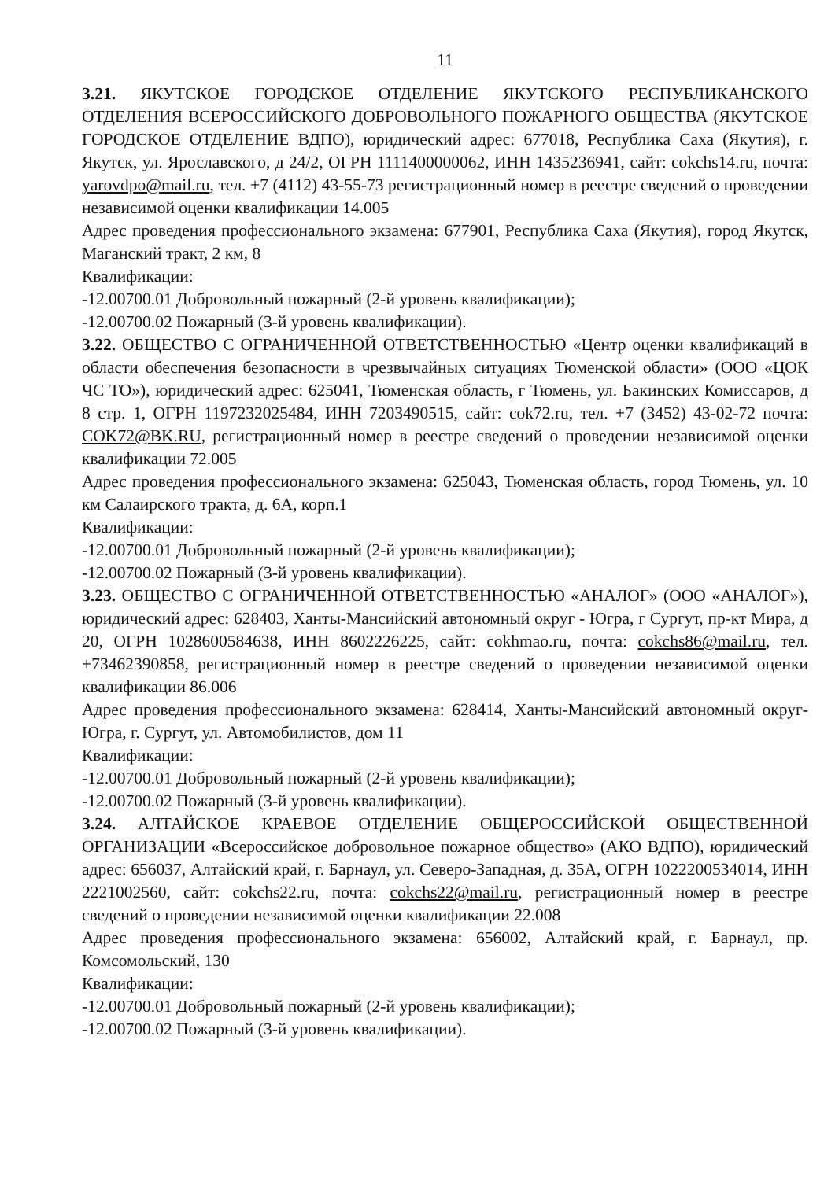11
3.21. ЯКУТСКОЕ ГОРОДСКОЕ ОТДЕЛЕНИЕ ЯКУТСКОГО РЕСПУБЛИКАНСКОГО ОТДЕЛЕНИЯ ВСЕРОССИЙСКОГО ДОБРОВОЛЬНОГО ПОЖАРНОГО ОБЩЕСТВА (ЯКУТСКОЕ ГОРОДСКОЕ ОТДЕЛЕНИЕ ВДПО), юридический адрес: 677018, Республика Саха (Якутия), г. Якутск, ул. Ярославского, д 24/2, ОГРН 1111400000062, ИНН 1435236941, сайт: cokchs14.ru, почта: yarovdpo@mail.ru, тел. +7 (4112) 43-55-73 регистрационный номер в реестре сведений о проведении независимой оценки квалификации 14.005
Адрес проведения профессионального экзамена: 677901, Республика Саха (Якутия), город Якутск, Маганский тракт, 2 км, 8
Квалификации:
-12.00700.01 Добровольный пожарный (2-й уровень квалификации);
-12.00700.02 Пожарный (3-й уровень квалификации).
3.22. ОБЩЕСТВО С ОГРАНИЧЕННОЙ ОТВЕТСТВЕННОСТЬЮ «Центр оценки квалификаций в области обеспечения безопасности в чрезвычайных ситуациях Тюменской области» (ООО «ЦОК ЧС ТО»), юридический адрес: 625041, Тюменская область, г Тюмень, ул. Бакинских Комиссаров, д 8 стр. 1, ОГРН 1197232025484, ИНН 7203490515, сайт: cok72.ru, тел. +7 (3452) 43-02-72 почта: COK72@BK.RU, регистрационный номер в реестре сведений о проведении независимой оценки квалификации 72.005
Адрес проведения профессионального экзамена: 625043, Тюменская область, город Тюмень, ул. 10 км Салаирского тракта, д. 6А, корп.1
Квалификации:
-12.00700.01 Добровольный пожарный (2-й уровень квалификации);
-12.00700.02 Пожарный (3-й уровень квалификации).
3.23. ОБЩЕСТВО С ОГРАНИЧЕННОЙ ОТВЕТСТВЕННОСТЬЮ «АНАЛОГ» (ООО «АНАЛОГ»), юридический адрес: 628403, Ханты-Мансийский автономный округ - Югра, г Сургут, пр-кт Мира, д 20, ОГРН 1028600584638, ИНН 8602226225, сайт: cokhmao.ru, почта: cokchs86@mail.ru, тел. +73462390858, регистрационный номер в реестре сведений о проведении независимой оценки квалификации 86.006
Адрес проведения профессионального экзамена: 628414, Ханты-Мансийский автономный округ-Югра, г. Сургут, ул. Автомобилистов, дом 11
Квалификации:
-12.00700.01 Добровольный пожарный (2-й уровень квалификации);
-12.00700.02 Пожарный (3-й уровень квалификации).
3.24. АЛТАЙСКОЕ КРАЕВОЕ ОТДЕЛЕНИЕ ОБЩЕРОССИЙСКОЙ ОБЩЕСТВЕННОЙ ОРГАНИЗАЦИИ «Всероссийское добровольное пожарное общество» (АКО ВДПО), юридический адрес: 656037, Алтайский край, г. Барнаул, ул. Северо-Западная, д. 35А, ОГРН 1022200534014, ИНН 2221002560, сайт: cokchs22.ru, почта: cokchs22@mail.ru, регистрационный номер в реестре сведений о проведении независимой оценки квалификации 22.008
Адрес проведения профессионального экзамена: 656002, Алтайский край, г. Барнаул, пр. Комсомольский, 130
Квалификации:
-12.00700.01 Добровольный пожарный (2-й уровень квалификации);
-12.00700.02 Пожарный (3-й уровень квалификации).